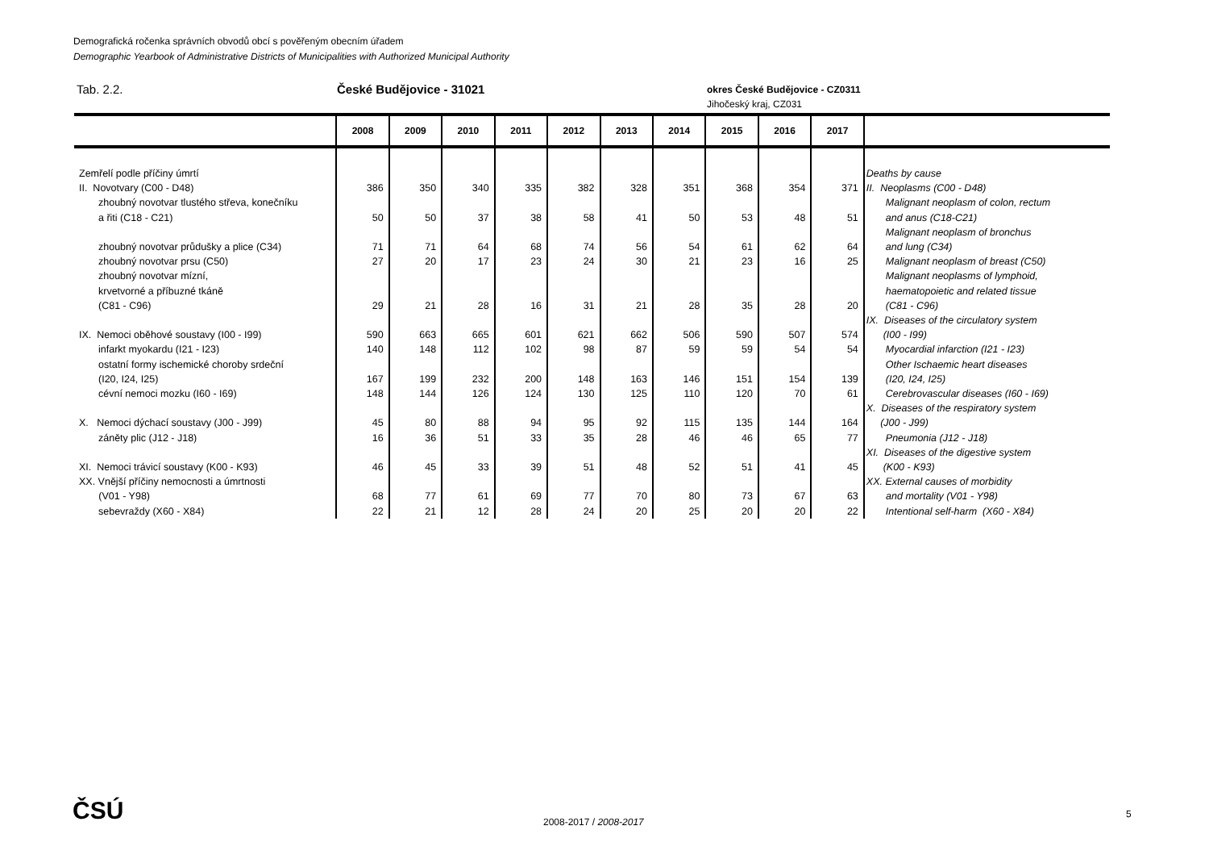Demografická ročenka správních obvodů obcí s pověřeným obecním úřadem
Demographic Yearbook of Administrative Districts of Municipalities with Authorized Municipal Authority
Tab. 2.2. České Budějovice - 31021
okres České Budějovice - CZ0311
Jihočeský kraj, CZ031
| | 2008 | 2009 | 2010 | 2011 | 2012 | 2013 | 2014 | 2015 | 2016 | 2017 | |
| --- | --- | --- | --- | --- | --- | --- | --- | --- | --- | --- | --- |
| Zemřelí podle příčiny úmrtí | | | | | | | | | | | Deaths by cause |
| II. Novotvary (C00 - D48) | 386 | 350 | 340 | 335 | 382 | 328 | 351 | 368 | 354 | 371 | II. Neoplasms (C00 - D48) |
| zhoubný novotvar tlustého střeva, konečníku a řiti (C18 - C21) | 50 | 50 | 37 | 38 | 58 | 41 | 50 | 53 | 48 | 51 | Malignant neoplasm of colon, rectum and anus (C18-C21) |
| zhoubný novotvar průdušky a plice (C34) | 71 | 71 | 64 | 68 | 74 | 56 | 54 | 61 | 62 | 64 | Malignant neoplasm of bronchus and lung (C34) |
| zhoubný novotvar prsu (C50) | 27 | 20 | 17 | 23 | 24 | 30 | 21 | 23 | 16 | 25 | Malignant neoplasm of breast (C50) |
| zhoubný novotvar mízní, krvetvorné a příbuzné tkáně (C81 - C96) | 29 | 21 | 28 | 16 | 31 | 21 | 28 | 35 | 28 | 20 | Malignant neoplasms of lymphoid, haematopoietic and related tissue (C81 - C96) |
| IX. Nemoci oběhové soustavy (I00 - I99) | 590 | 663 | 665 | 601 | 621 | 662 | 506 | 590 | 507 | 574 | IX. Diseases of the circulatory system (I00 - I99) |
| infarkt myokardu (I21 - I23) | 140 | 148 | 112 | 102 | 98 | 87 | 59 | 59 | 54 | 54 | Myocardial infarction (I21 - I23) |
| ostatní formy ischemické choroby srdeční (I20, I24, I25) | 167 | 199 | 232 | 200 | 148 | 163 | 146 | 151 | 154 | 139 | Other Ischaemic heart diseases (I20, I24, I25) |
| cévní nemoci mozku (I60 - I69) | 148 | 144 | 126 | 124 | 130 | 125 | 110 | 120 | 70 | 61 | Cerebrovascular diseases (I60 - I69) |
| X. Nemoci dýchací soustavy (J00 - J99) | 45 | 80 | 88 | 94 | 95 | 92 | 115 | 135 | 144 | 164 | X. Diseases of the respiratory system (J00 - J99) |
| záněty plic (J12 - J18) | 16 | 36 | 51 | 33 | 35 | 28 | 46 | 46 | 65 | 77 | Pneumonia (J12 - J18) |
| XI. Nemoci trávicí soustavy (K00 - K93) | 46 | 45 | 33 | 39 | 51 | 48 | 52 | 51 | 41 | 45 | XI. Diseases of the digestive system (K00 - K93) |
| XX. Vnější příčiny nemocnosti a úmrtnosti (V01 - Y98) | 68 | 77 | 61 | 69 | 77 | 70 | 80 | 73 | 67 | 63 | XX. External causes of morbidity and mortality (V01 - Y98) |
| sebevraždy (X60 - X84) | 22 | 21 | 12 | 28 | 24 | 20 | 25 | 20 | 20 | 22 | Intentional self-harm (X60 - X84) |
ČSÚ 2008-2017 / 2008-2017
5